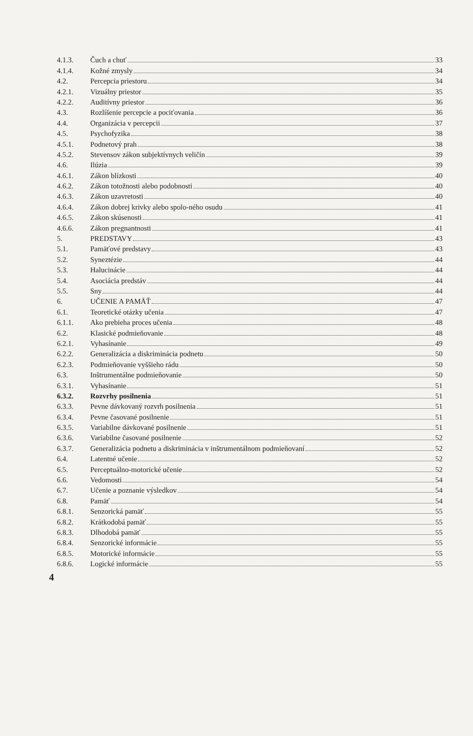4.1.3. Čuch a chuť 33
4.1.4. Kožné zmysly 34
4.2. Percepcia priestoru 34
4.2.1. Vizuálny priestor 35
4.2.2. Auditívny priestor 36
4.3. Rozlíšenie percepcie a pociťovania 36
4.4. Organizácia v percepcii 37
4.5. Psychofyzika 38
4.5.1. Podnetový prah 38
4.5.2. Stevensov zákon subjektívnych veličín 39
4.6. Ilúzia 39
4.6.1. Zákon blízkosti 40
4.6.2. Zákon totožnosti alebo podobnosti 40
4.6.3. Zákon uzavretosti 40
4.6.4. Zákon dobrej krivky alebo spolo-ného osudu 41
4.6.5. Zákon skúsenosti 41
4.6.6. Zákon pregnantnosti 41
5. PREDSTAVY 43
5.1. Pamäťové predstavy 43
5.2. Syneztézie 44
5.3. Halucinácie 44
5.4. Asociácia predstáv 44
5.5. Sny 44
6. UČENIE A PAMÄŤ 47
6.1. Teoretické otázky učenia 47
6.1.1. Ako prebieha proces učenia 48
6.2. Klasické podmieňovanie 48
6.2.1. Vyhasínanie 49
6.2.2. Generalizácia a diskriminácia podnetu 50
6.2.3. Podmieňovanie vyššieho rádu 50
6.3. Inštrumentálne podmieňovanie 50
6.3.1. Vyhasínanie 51
6.3.2. Rozvrhy posilnenia 51
6.3.3. Pevne dávkovaný rozvrh posilnenia 51
6.3.4. Pevne časované posilnenie 51
6.3.5. Variabilne dávkované posilnenie 51
6.3.6. Variabilne časované posilnenie 52
6.3.7. Generalizácia podnetu a diskriminácia v inštrumentálnom podmieňovaní 52
6.4. Latentné učenie 52
6.5. Perceptuálno-motorické učenie 52
6.6. Vedomosti 54
6.7. Učenie a poznanie výsledkov 54
6.8. Pamäť 54
6.8.1. Senzorická pamäť 55
6.8.2. Krátkodobá pamäť 55
6.8.3. Dlhodobá pamäť 55
6.8.4. Senzorické informácie 55
6.8.5. Motorické informácie 55
6.8.6. Logické informácie 55
4